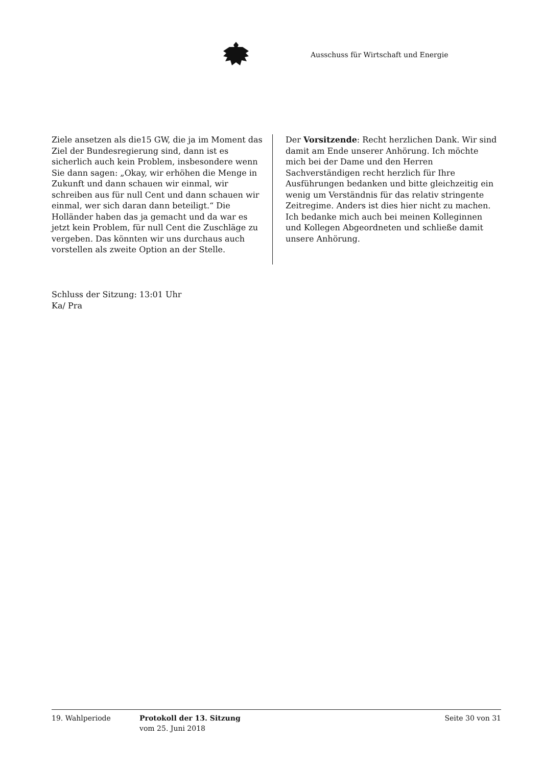Ausschuss für Wirtschaft und Energie
Ziele ansetzen als die15 GW, die ja im Moment das Ziel der Bundesregierung sind, dann ist es sicherlich auch kein Problem, insbesondere wenn Sie dann sagen: „Okay, wir erhöhen die Menge in Zukunft und dann schauen wir einmal, wir schreiben aus für null Cent und dann schauen wir einmal, wer sich daran dann beteiligt.“ Die Holländer haben das ja gemacht und da war es jetzt kein Problem, für null Cent die Zuschläge zu vergeben. Das könnten wir uns durchaus auch vorstellen als zweite Option an der Stelle.
Der Vorsitzende: Recht herzlichen Dank. Wir sind damit am Ende unserer Anhörung. Ich möchte mich bei der Dame und den Herren Sachverständigen recht herzlich für Ihre Ausführungen bedanken und bitte gleichzeitig ein wenig um Verständnis für das relativ stringente Zeitregime. Anders ist dies hier nicht zu machen. Ich bedanke mich auch bei meinen Kolleginnen und Kollegen Abgeordneten und schließe damit unsere Anhörung.
Schluss der Sitzung: 13:01 Uhr
Ka/ Pra
19. Wahlperiode Protokoll der 13. Sitzung
vom 25. Juni 2018
Seite 30 von 31